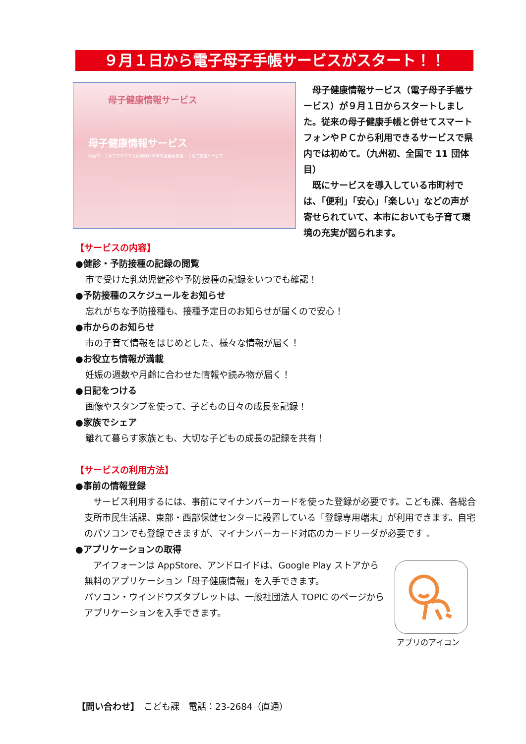９月１日から電子母子手帳サービスがスタート！！
母子健康情報サービス
母子健康情報サービス
妊娠中・子育て中のママと家族向けの未来型健康支援・子育て支援サービス
　母子健康情報サービス（電子母子手帳サービス）が９月１日からスタートしました。従来の母子健康手帳と併せてスマートフォンやＰＣから利用できるサービスで県内では初めて。（九州初、全国で 11 団体目）
　既にサービスを導入している市町村では、「便利」「安心」「楽しい」などの声が寄せられていて、本市においても子育て環境の充実が図られます。
【サービスの内容】
●健診・予防接種の記録の閲覧
市で受けた乳幼児健診や予防接種の記録をいつでも確認！
●予防接種のスケジュールをお知らせ
忘れがちな予防接種も、接種予定日のお知らせが届くので安心！
●市からのお知らせ
市の子育て情報をはじめとした、様々な情報が届く！
●お役立ち情報が満載
妊娠の週数や月齢に合わせた情報や読み物が届く！
●日記をつける
画像やスタンプを使って、子どもの日々の成長を記録！
●家族でシェア
離れて暮らす家族とも、大切な子どもの成長の記録を共有！
【サービスの利用方法】
●事前の情報登録
　サービス利用するには、事前にマイナンバーカードを使った登録が必要です。こども課、各総合支所市民生活課、東部・西部保健センターに設置している「登録専用端末」が利用できます。自宅のパソコンでも登録できますが、マイナンバーカード対応のカードリーダが必要です 。
●アプリケーションの取得
　アイフォーンは AppStore、アンドロイドは、Google Play ストアから無料のアプリケーション「母子健康情報」を入手できます。
パソコン・ウインドウズタブレットは、一般社団法人 TOPIC のページからアプリケーションを入手できます。
アプリのアイコン
【問い合わせ】　こども課　電話：23-2684（直通）